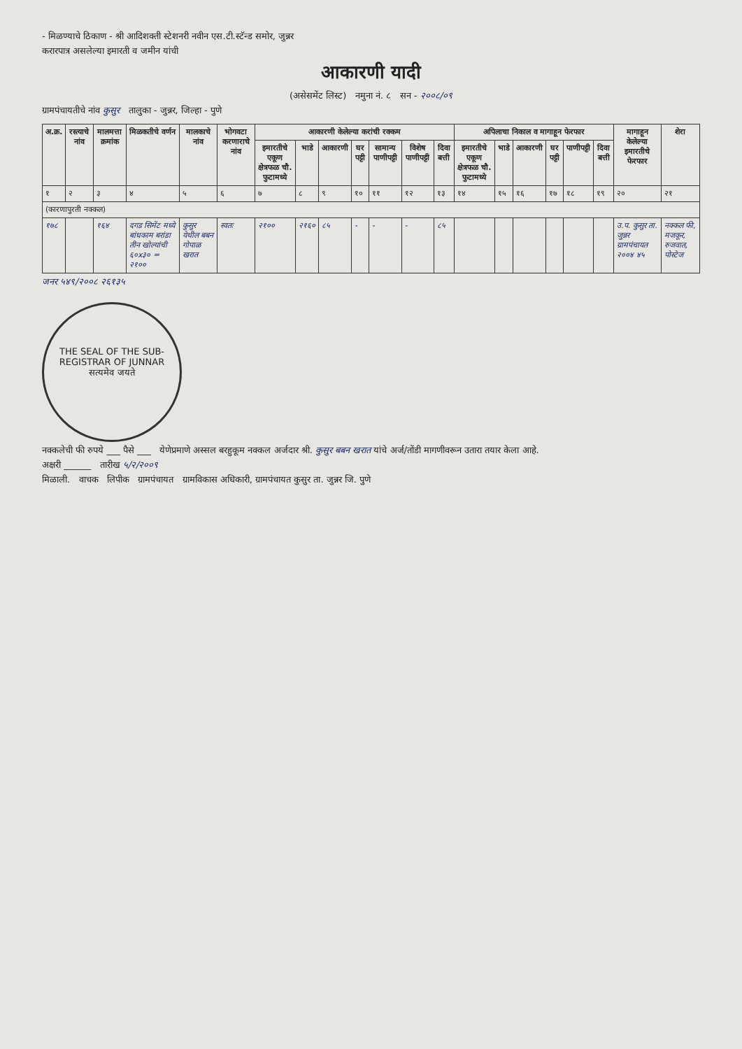- मिळण्याचे ठिकाण - श्री आदिशक्ती स्टेशनरी नवीन एस.टी.स्टॅन्ड समोर, जुन्नर
करारपात्र असलेल्या इमारती व जमीन यांची
आकारणी यादी
(असेसमेंट लिस्ट) नमुना नं. ८ सन - २००८/०९
ग्रामपंचायतीचे नांव कुसुर तालुका - जुन्नर, जिल्हा - पुणे
| अ.क्र. | रस्त्याचे नांव | मालमत्ता क्रमांक | मिळकतीचे वर्णन | मालकाचे नांव | भोगवटा करणाराचे नांव | आकारणी केलेल्या करांची रक्कम | | | | | | | अपिलाचा निकाल व मागाहून फेरफार | | | | | | मागाहून केलेल्या इमारतीचे फेरफार | शेरा |
| --- | --- | --- | --- | --- | --- | --- | --- | --- | --- | --- | --- | --- | --- | --- | --- | --- | --- | --- | --- | --- |
| | | | | | | इमारतीचे एकूण क्षेत्रफळ चौ. फुटामध्ये | भाडे | आकारणी | घर पट्टी | सामान्य पाणीपट्टी | विशेष पाणीपट्टी | दिवा बत्ती | इमारतीचे एकूण क्षेत्रफळ चौ. फुटामध्ये | भाडे | आकारणी | घर पट्टी | पाणीपट्टी | दिवा बत्ती | | |
| १ | २ | ३ | ४ | ५ | ६ | ७ | ८ | ९ | १० | ११ | १२ | १३ | १४ | १५ | १६ | १७ | १८ | १९ | २० | २१ |
| (कारणापुरती नक्कल) | | | | | | | | | | | | | | | | | | | | |
| १७८ | | १६४ | दगड सिमेंट मध्ये बांधकाम बरांडा तीन खोल्यांची ६०x३० = २१०० | कुसुर येथील बबन गोपाळ खरात | स्वतः | २१०० | २१६० | ८५ | - | - | - | ८५ | | | | | | | उ.प. कुसुर ता. जुन्नर ग्रामपंचायत २००४ ४५ | नक्कल फी, मजकूर, रुजवात, पोस्टेज |
जनर ५४९/२००८ २६१३५
THE SEAL OF THE SUB-REGISTRAR OF JUNNAR
सत्यमेव जयते
नक्कलेची फी रुपये ___ पैसे ___ येणेप्रमाणे अस्सल बरहुकूम नक्कल अर्जदार श्री. कुसुर बबन खरात यांचे अर्ज/तोंडी मागणीवरून उतारा तयार केला आहे.
अक्षरी ______ तारीख ५/२/२००९
मिळाली. वाचक लिपीक ग्रामपंचायत ग्रामविकास अधिकारी, ग्रामपंचायत कुसुर ता. जुन्नर जि. पुणे